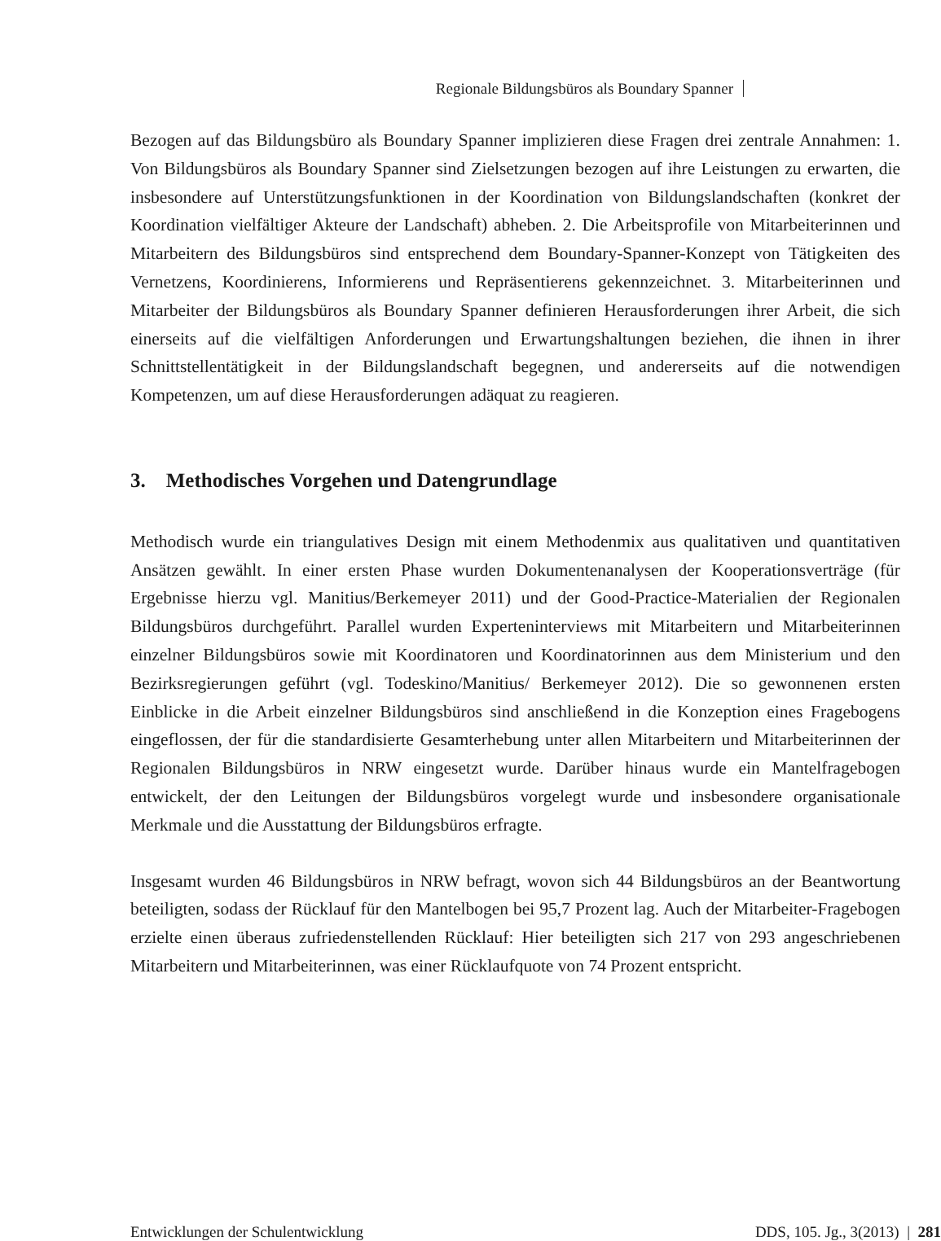Regionale Bildungsbüros als Boundary Spanner
Bezogen auf das Bildungsbüro als Boundary Spanner implizieren diese Fragen drei zentrale Annahmen: 1. Von Bildungsbüros als Boundary Spanner sind Zielsetzungen bezogen auf ihre Leistungen zu erwarten, die insbesondere auf Unterstützungsfunktionen in der Koordination von Bildungslandschaften (konkret der Koordination vielfältiger Akteure der Landschaft) abheben. 2. Die Arbeitsprofile von Mitarbeiterinnen und Mitarbeitern des Bildungsbüros sind entsprechend dem Boundary-Spanner-Konzept von Tätigkeiten des Vernetzens, Koordinierens, Informierens und Repräsentierens gekennzeichnet. 3. Mitarbeiterinnen und Mitarbeiter der Bildungsbüros als Boundary Spanner definieren Herausforderungen ihrer Arbeit, die sich einerseits auf die vielfältigen Anforderungen und Erwartungshaltungen beziehen, die ihnen in ihrer Schnittstellentätigkeit in der Bildungslandschaft begegnen, und andererseits auf die notwendigen Kompetenzen, um auf diese Herausforderungen adäquat zu reagieren.
3. Methodisches Vorgehen und Datengrundlage
Methodisch wurde ein triangulatives Design mit einem Methodenmix aus qualitativen und quantitativen Ansätzen gewählt. In einer ersten Phase wurden Dokumentenanalysen der Kooperationsverträge (für Ergebnisse hierzu vgl. Manitius/Berkemeyer 2011) und der Good-Practice-Materialien der Regionalen Bildungsbüros durchgeführt. Parallel wurden Experteninterviews mit Mitarbeitern und Mitarbeiterinnen einzelner Bildungsbüros sowie mit Koordinatoren und Koordinatorinnen aus dem Ministerium und den Bezirksregierungen geführt (vgl. Todeskino/Manitius/ Berkemeyer 2012). Die so gewonnenen ersten Einblicke in die Arbeit einzelner Bildungsbüros sind anschließend in die Konzeption eines Fragebogens eingeflossen, der für die standardisierte Gesamterhebung unter allen Mitarbeitern und Mitarbeiterinnen der Regionalen Bildungsbüros in NRW eingesetzt wurde. Darüber hinaus wurde ein Mantelfragebogen entwickelt, der den Leitungen der Bildungsbüros vorgelegt wurde und insbesondere organisationale Merkmale und die Ausstattung der Bildungsbüros erfragte.
Insgesamt wurden 46 Bildungsbüros in NRW befragt, wovon sich 44 Bildungsbüros an der Beantwortung beteiligten, sodass der Rücklauf für den Mantelbogen bei 95,7 Prozent lag. Auch der Mitarbeiter-Fragebogen erzielte einen überaus zufriedenstellenden Rücklauf: Hier beteiligten sich 217 von 293 angeschriebenen Mitarbeitern und Mitarbeiterinnen, was einer Rücklaufquote von 74 Prozent entspricht.
Entwicklungen der Schulentwicklung DDS, 105. Jg., 3(2013) | 281